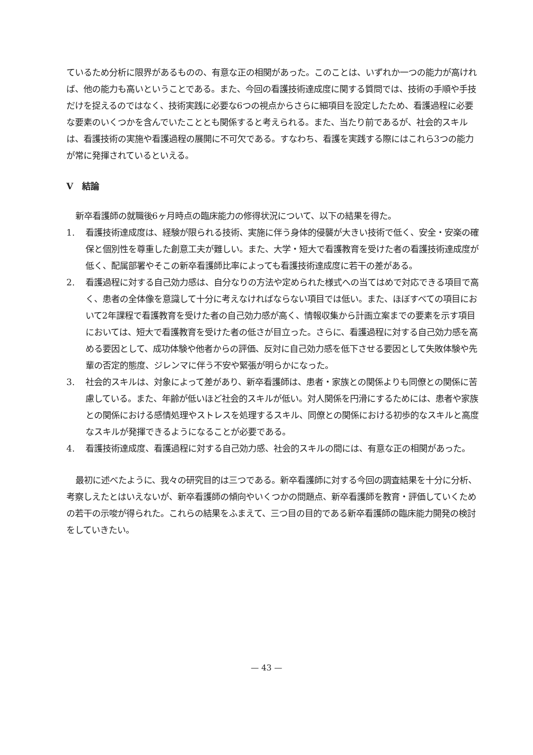ているため分析に限界があるものの、有意な正の相関があった。このことは、いずれか一つの能力が高ければ、他の能力も高いということである。また、今回の看護技術達成度に関する質問では、技術の手順や手技だけを捉えるのではなく、技術実践に必要な6つの視点からさらに細項目を設定したため、看護過程に必要な要素のいくつかを含んでいたこととも関係すると考えられる。また、当たり前であるが、社会的スキルは、看護技術の実施や看護過程の展開に不可欠である。すなわち、看護を実践する際にはこれら3つの能力が常に発揮されているといえる。
V　結論
新卒看護師の就職後6ヶ月時点の臨床能力の修得状況について、以下の結果を得た。
1. 看護技術達成度は、経験が限られる技術、実施に伴う身体的侵襲が大きい技術で低く、安全・安楽の確保と個別性を尊重した創意工夫が難しい。また、大学・短大で看護教育を受けた者の看護技術達成度が低く、配属部署やそこの新卒看護師比率によっても看護技術達成度に若干の差がある。
2. 看護過程に対する自己効力感は、自分なりの方法や定められた様式への当てはめで対応できる項目で高く、患者の全体像を意識して十分に考えなければならない項目では低い。また、ほぼすべての項目において2年課程で看護教育を受けた者の自己効力感が高く、情報収集から計画立案までの要素を示す項目においては、短大で看護教育を受けた者の低さが目立った。さらに、看護過程に対する自己効力感を高める要因として、成功体験や他者からの評価、反対に自己効力感を低下させる要因として失敗体験や先輩の否定的態度、ジレンマに伴う不安や緊張が明らかになった。
3. 社会的スキルは、対象によって差があり、新卒看護師は、患者・家族との関係よりも同僚との関係に苦慮している。また、年齢が低いほど社会的スキルが低い。対人関係を円滑にするためには、患者や家族との関係における感情処理やストレスを処理するスキル、同僚との関係における初歩的なスキルと高度なスキルが発揮できるようになることが必要である。
4. 看護技術達成度、看護過程に対する自己効力感、社会的スキルの間には、有意な正の相関があった。
最初に述べたように、我々の研究目的は三つである。新卒看護師に対する今回の調査結果を十分に分析、考察しえたとはいえないが、新卒看護師の傾向やいくつかの問題点、新卒看護師を教育・評価していくための若干の示唆が得られた。これらの結果をふまえて、三つ目の目的である新卒看護師の臨床能力開発の検討をしていきたい。
— 43 —